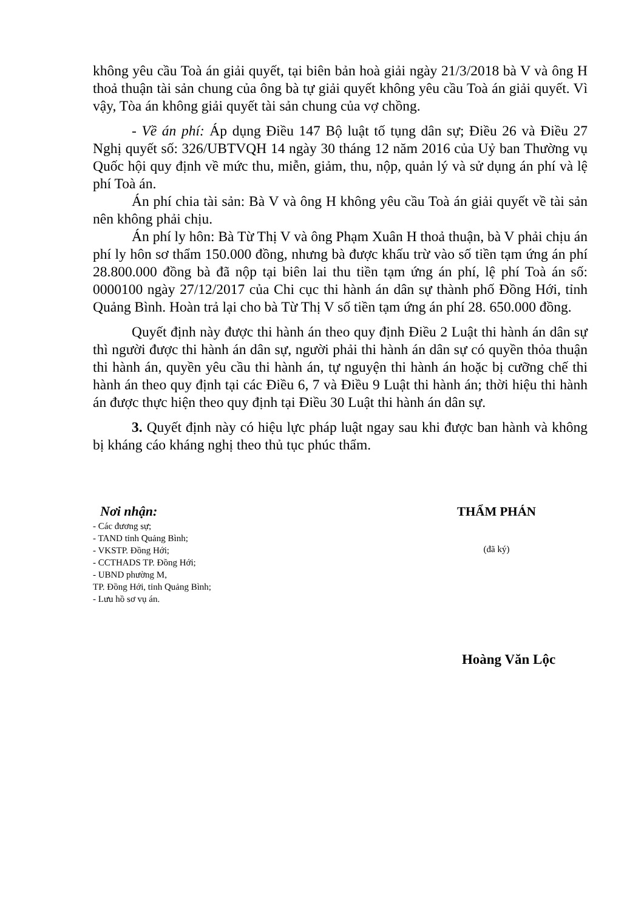không yêu cầu Toà án giải quyết, tại biên bản hoà giải ngày 21/3/2018 bà V và ông H thoả thuận tài sản chung của ông bà tự giải quyết không yêu cầu Toà án giải quyết. Vì vậy, Tòa án không giải quyết tài sản chung của vợ chồng.
- Về án phí: Áp dụng Điều 147 Bộ luật tố tụng dân sự; Điều 26 và Điều 27 Nghị quyết số: 326/UBTVQH 14 ngày 30 tháng 12 năm 2016 của Uỷ ban Thường vụ Quốc hội quy định về mức thu, miễn, giảm, thu, nộp, quản lý và sử dụng án phí và lệ phí Toà án.
Án phí chia tài sản: Bà V và ông H không yêu cầu Toà án giải quyết về tài sản nên không phải chịu.
Án phí ly hôn: Bà Từ Thị V và ông Phạm Xuân H thoả thuận, bà V phải chịu án phí ly hôn sơ thẩm 150.000 đồng, nhưng bà được khấu trừ vào số tiền tạm ứng án phí 28.800.000 đồng bà đã nộp tại biên lai thu tiền tạm ứng án phí, lệ phí Toà án số: 0000100 ngày 27/12/2017 của Chi cục thi hành án dân sự thành phố Đồng Hới, tỉnh Quảng Bình. Hoàn trả lại cho bà Từ Thị V số tiền tạm ứng án phí 28. 650.000 đồng.
Quyết định này được thi hành án theo quy định Điều 2 Luật thi hành án dân sự thì người được thi hành án dân sự, người phải thi hành án dân sự có quyền thỏa thuận thi hành án, quyền yêu cầu thi hành án, tự nguyện thi hành án hoặc bị cưỡng chế thi hành án theo quy định tại các Điều 6, 7 và Điều 9 Luật thi hành án; thời hiệu thi hành án được thực hiện theo quy định tại Điều 30 Luật thi hành án dân sự.
3. Quyết định này có hiệu lực pháp luật ngay sau khi được ban hành và không bị kháng cáo kháng nghị theo thủ tục phúc thẩm.
Nơi nhận:
- Các đương sự;
- TAND tỉnh Quảng Bình;
- VKSTP. Đồng Hới;
- CCTHADS TP. Đồng Hới;
- UBND phường M,
TP. Đồng Hới, tỉnh Quảng Bình;
- Lưu hồ sơ vụ án.
THẨM PHÁN
(đã ký)
Hoàng Văn Lộc